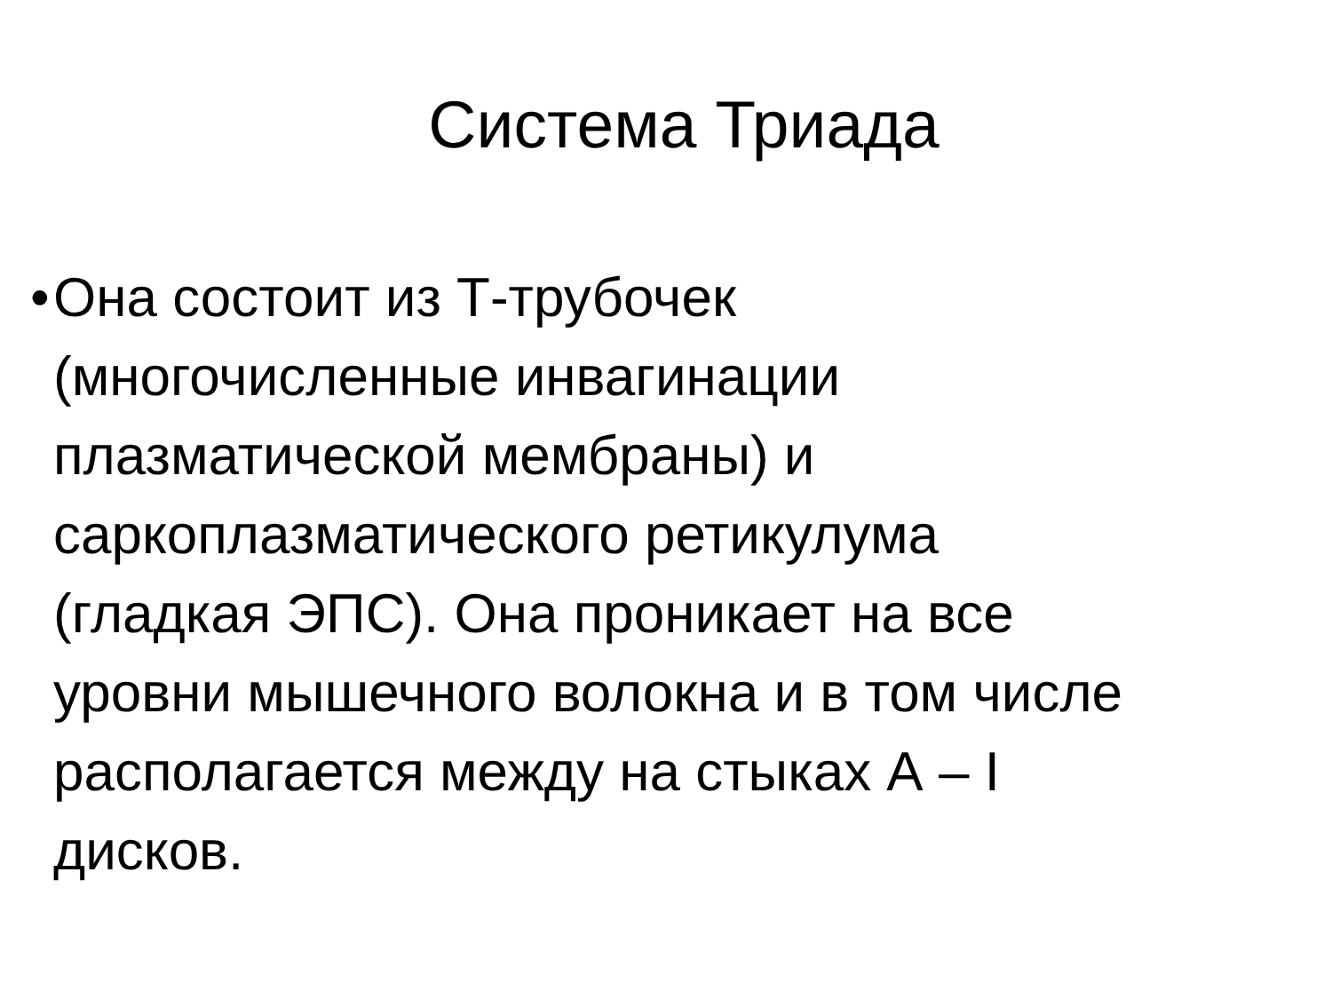Система Триада
• Она состоит из Т-трубочек
(многочисленные инвагинации
плазматической мембраны) и
саркоплазматического ретикулума
(гладкая ЭПС). Она проникает на все
уровни мышечного волокна и в том числе
располагается между на стыках А – I
дисков.